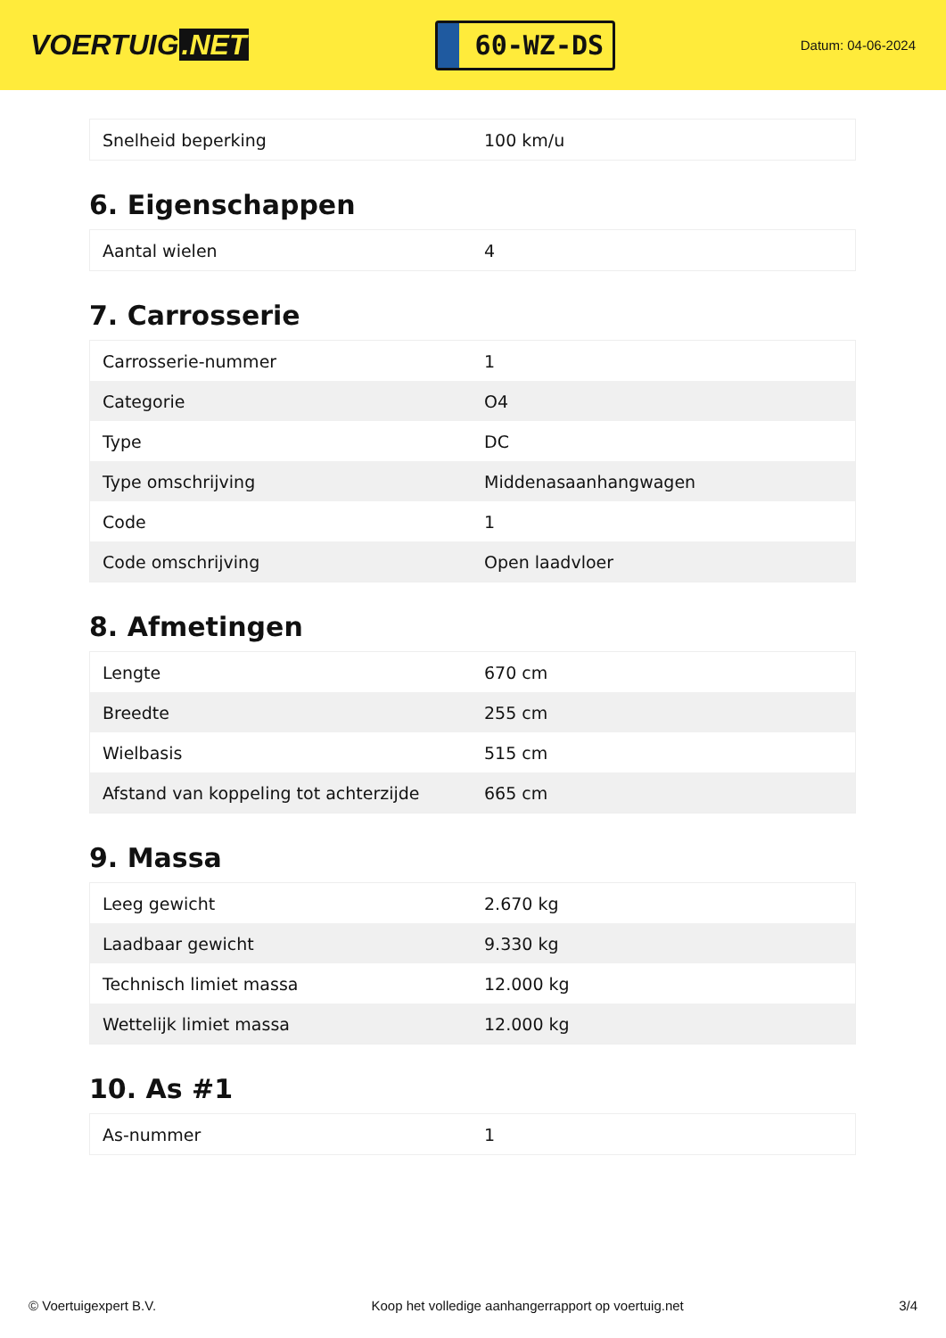VOERTUIG.NET
60-WZ-DS
Datum: 04-06-2024
| Snelheid beperking | 100 km/u |
6. Eigenschappen
| Aantal wielen | 4 |
7. Carrosserie
| Carrosserie-nummer | 1 |
| Categorie | O4 |
| Type | DC |
| Type omschrijving | Middenasaanhangwagen |
| Code | 1 |
| Code omschrijving | Open laadvloer |
8. Afmetingen
| Lengte | 670 cm |
| Breedte | 255 cm |
| Wielbasis | 515 cm |
| Afstand van koppeling tot achterzijde | 665 cm |
9. Massa
| Leeg gewicht | 2.670 kg |
| Laadbaar gewicht | 9.330 kg |
| Technisch limiet massa | 12.000 kg |
| Wettelijk limiet massa | 12.000 kg |
10. As #1
| As-nummer | 1 |
© Voertuigexpert B.V. Koop het volledige aanhangerrapport op voertuig.net 3/4